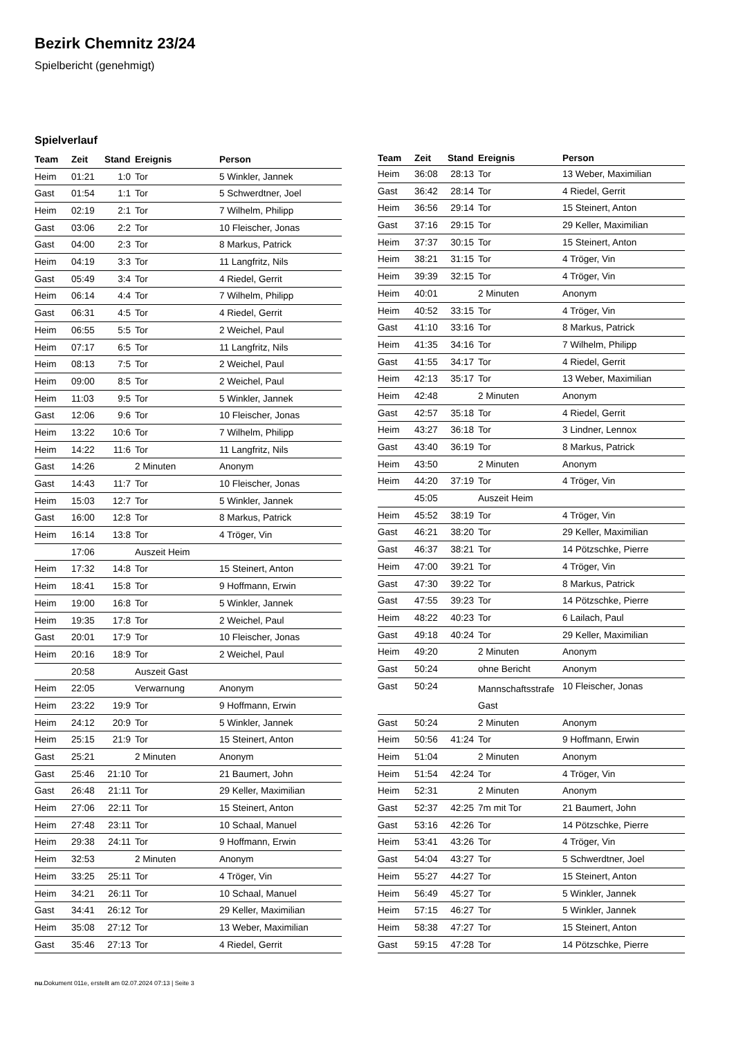Bezirk Chemnitz 23/24
Spielbericht (genehmigt)
Spielverlauf
| Team | Zeit | Stand | Ereignis | Person |
| --- | --- | --- | --- | --- |
| Heim | 01:21 | 1:0 | Tor | 5 Winkler, Jannek |
| Gast | 01:54 | 1:1 | Tor | 5 Schwerdtner, Joel |
| Heim | 02:19 | 2:1 | Tor | 7 Wilhelm, Philipp |
| Gast | 03:06 | 2:2 | Tor | 10 Fleischer, Jonas |
| Gast | 04:00 | 2:3 | Tor | 8 Markus, Patrick |
| Heim | 04:19 | 3:3 | Tor | 11 Langfritz, Nils |
| Gast | 05:49 | 3:4 | Tor | 4 Riedel, Gerrit |
| Heim | 06:14 | 4:4 | Tor | 7 Wilhelm, Philipp |
| Gast | 06:31 | 4:5 | Tor | 4 Riedel, Gerrit |
| Heim | 06:55 | 5:5 | Tor | 2 Weichel, Paul |
| Heim | 07:17 | 6:5 | Tor | 11 Langfritz, Nils |
| Heim | 08:13 | 7:5 | Tor | 2 Weichel, Paul |
| Heim | 09:00 | 8:5 | Tor | 2 Weichel, Paul |
| Heim | 11:03 | 9:5 | Tor | 5 Winkler, Jannek |
| Gast | 12:06 | 9:6 | Tor | 10 Fleischer, Jonas |
| Heim | 13:22 | 10:6 | Tor | 7 Wilhelm, Philipp |
| Heim | 14:22 | 11:6 | Tor | 11 Langfritz, Nils |
| Gast | 14:26 | | 2 Minuten | Anonym |
| Gast | 14:43 | 11:7 | Tor | 10 Fleischer, Jonas |
| Heim | 15:03 | 12:7 | Tor | 5 Winkler, Jannek |
| Gast | 16:00 | 12:8 | Tor | 8 Markus, Patrick |
| Heim | 16:14 | 13:8 | Tor | 4 Tröger, Vin |
| | 17:06 | | Auszeit Heim | |
| Heim | 17:32 | 14:8 | Tor | 15 Steinert, Anton |
| Heim | 18:41 | 15:8 | Tor | 9 Hoffmann, Erwin |
| Heim | 19:00 | 16:8 | Tor | 5 Winkler, Jannek |
| Heim | 19:35 | 17:8 | Tor | 2 Weichel, Paul |
| Gast | 20:01 | 17:9 | Tor | 10 Fleischer, Jonas |
| Heim | 20:16 | 18:9 | Tor | 2 Weichel, Paul |
| | 20:58 | | Auszeit Gast | |
| Heim | 22:05 | | Verwarnung | Anonym |
| Heim | 23:22 | 19:9 | Tor | 9 Hoffmann, Erwin |
| Heim | 24:12 | 20:9 | Tor | 5 Winkler, Jannek |
| Heim | 25:15 | 21:9 | Tor | 15 Steinert, Anton |
| Gast | 25:21 | | 2 Minuten | Anonym |
| Gast | 25:46 | 21:10 | Tor | 21 Baumert, John |
| Gast | 26:48 | 21:11 | Tor | 29 Keller, Maximilian |
| Heim | 27:06 | 22:11 | Tor | 15 Steinert, Anton |
| Heim | 27:48 | 23:11 | Tor | 10 Schaal, Manuel |
| Heim | 29:38 | 24:11 | Tor | 9 Hoffmann, Erwin |
| Heim | 32:53 | | 2 Minuten | Anonym |
| Heim | 33:25 | 25:11 | Tor | 4 Tröger, Vin |
| Heim | 34:21 | 26:11 | Tor | 10 Schaal, Manuel |
| Gast | 34:41 | 26:12 | Tor | 29 Keller, Maximilian |
| Heim | 35:08 | 27:12 | Tor | 13 Weber, Maximilian |
| Gast | 35:46 | 27:13 | Tor | 4 Riedel, Gerrit |
| Team | Zeit | Stand | Ereignis | Person |
| --- | --- | --- | --- | --- |
| Heim | 36:08 | 28:13 | Tor | 13 Weber, Maximilian |
| Gast | 36:42 | 28:14 | Tor | 4 Riedel, Gerrit |
| Heim | 36:56 | 29:14 | Tor | 15 Steinert, Anton |
| Gast | 37:16 | 29:15 | Tor | 29 Keller, Maximilian |
| Heim | 37:37 | 30:15 | Tor | 15 Steinert, Anton |
| Heim | 38:21 | 31:15 | Tor | 4 Tröger, Vin |
| Heim | 39:39 | 32:15 | Tor | 4 Tröger, Vin |
| Heim | 40:01 | | 2 Minuten | Anonym |
| Heim | 40:52 | 33:15 | Tor | 4 Tröger, Vin |
| Gast | 41:10 | 33:16 | Tor | 8 Markus, Patrick |
| Heim | 41:35 | 34:16 | Tor | 7 Wilhelm, Philipp |
| Gast | 41:55 | 34:17 | Tor | 4 Riedel, Gerrit |
| Heim | 42:13 | 35:17 | Tor | 13 Weber, Maximilian |
| Heim | 42:48 | | 2 Minuten | Anonym |
| Gast | 42:57 | 35:18 | Tor | 4 Riedel, Gerrit |
| Heim | 43:27 | 36:18 | Tor | 3 Lindner, Lennox |
| Gast | 43:40 | 36:19 | Tor | 8 Markus, Patrick |
| Heim | 43:50 | | 2 Minuten | Anonym |
| Heim | 44:20 | 37:19 | Tor | 4 Tröger, Vin |
| | 45:05 | | Auszeit Heim | |
| Heim | 45:52 | 38:19 | Tor | 4 Tröger, Vin |
| Gast | 46:21 | 38:20 | Tor | 29 Keller, Maximilian |
| Gast | 46:37 | 38:21 | Tor | 14 Pötzschke, Pierre |
| Heim | 47:00 | 39:21 | Tor | 4 Tröger, Vin |
| Gast | 47:30 | 39:22 | Tor | 8 Markus, Patrick |
| Gast | 47:55 | 39:23 | Tor | 14 Pötzschke, Pierre |
| Heim | 48:22 | 40:23 | Tor | 6 Lailach, Paul |
| Gast | 49:18 | 40:24 | Tor | 29 Keller, Maximilian |
| Heim | 49:20 | | 2 Minuten | Anonym |
| Gast | 50:24 | | ohne Bericht | Anonym |
| Gast | 50:24 | | Mannschaftsstrafe Gast | 10 Fleischer, Jonas |
| Gast | 50:24 | | 2 Minuten | Anonym |
| Heim | 50:56 | 41:24 | Tor | 9 Hoffmann, Erwin |
| Heim | 51:04 | | 2 Minuten | Anonym |
| Heim | 51:54 | 42:24 | Tor | 4 Tröger, Vin |
| Heim | 52:31 | | 2 Minuten | Anonym |
| Gast | 52:37 | 42:25 | 7m mit Tor | 21 Baumert, John |
| Gast | 53:16 | 42:26 | Tor | 14 Pötzschke, Pierre |
| Heim | 53:41 | 43:26 | Tor | 4 Tröger, Vin |
| Gast | 54:04 | 43:27 | Tor | 5 Schwerdtner, Joel |
| Heim | 55:27 | 44:27 | Tor | 15 Steinert, Anton |
| Heim | 56:49 | 45:27 | Tor | 5 Winkler, Jannek |
| Heim | 57:15 | 46:27 | Tor | 5 Winkler, Jannek |
| Heim | 58:38 | 47:27 | Tor | 15 Steinert, Anton |
| Gast | 59:15 | 47:28 | Tor | 14 Pötzschke, Pierre |
nu.Dokument 011e, erstellt am 02.07.2024 07:13 | Seite 3